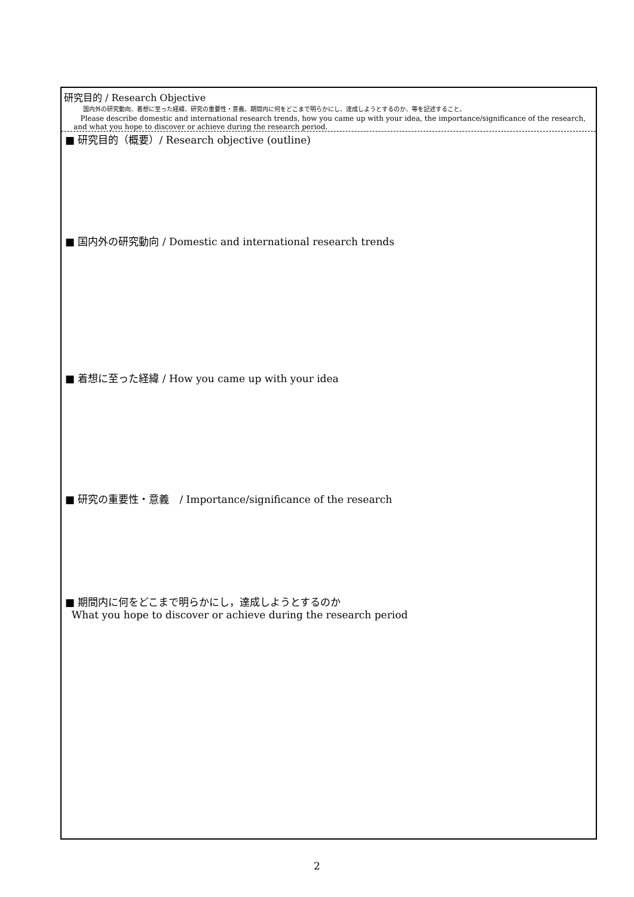研究目的 / Research Objective
国内外の研究動向、着想に至った経緯、研究の重要性・意義、期間内に何をどこまで明らかにし、達成しようとするのか、等を記述すること。
Please describe domestic and international research trends, how you came up with your idea, the importance/significance of the research, and what you hope to discover or achieve during the research period.
■ 研究目的（概要）/ Research objective (outline)
■ 国内外の研究動向 / Domestic and international research trends
■ 着想に至った経緯 / How you came up with your idea
■ 研究の重要性・意義　/ Importance/significance of the research
■ 期間内に何をどこまで明らかにし，達成しようとするのか
What you hope to discover or achieve during the research period
2